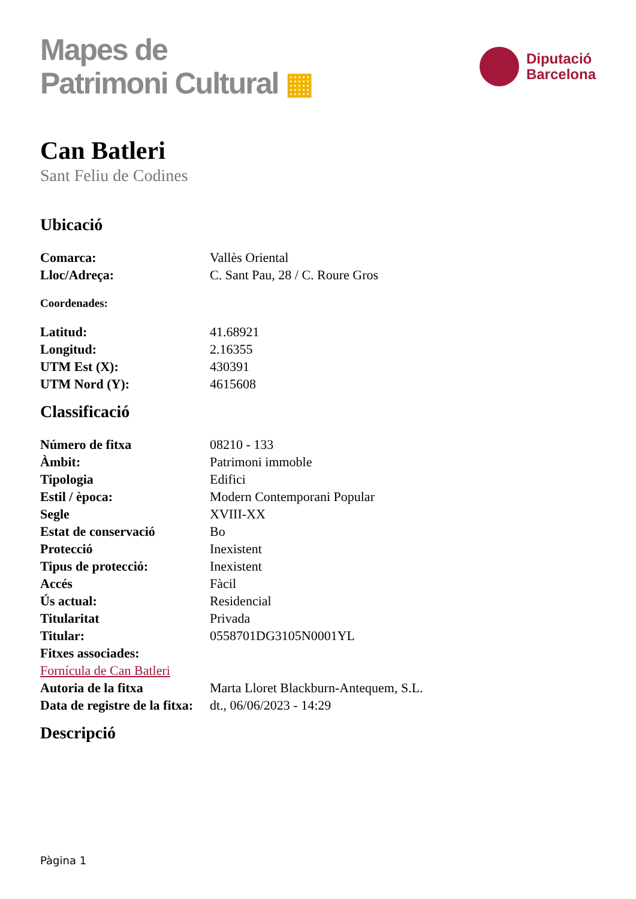Mapes de
Patrimoni Cultural ▦
Diputació
Barcelona
Can Batleri
Sant Feliu de Codines
Ubicació
| Comarca: | Vallès Oriental |
| Lloc/Adreça: | C. Sant Pau, 28 / C. Roure Gros |
Coordenades:
| Latitud: | 41.68921 |
| Longitud: | 2.16355 |
| UTM Est (X): | 430391 |
| UTM Nord (Y): | 4615608 |
Classificació
| Número de fitxa | 08210 - 133 |
| Àmbit: | Patrimoni immoble |
| Tipologia | Edifici |
| Estil / època: | Modern Contemporani Popular |
| Segle | XVIII-XX |
| Estat de conservació | Bo |
| Protecció | Inexistent |
| Tipus de protecció: | Inexistent |
| Accés | Fàcil |
| Ús actual: | Residencial |
| Titularitat | Privada |
| Titular: | 0558701DG3105N0001YL |
| Fitxes associades: | |
| Fornícula de Can Batleri | |
| Autoria de la fitxa | Marta Lloret Blackburn-Antequem, S.L. |
| Data de registre de la fitxa: | dt., 06/06/2023 - 14:29 |
Descripció
Pàgina 1